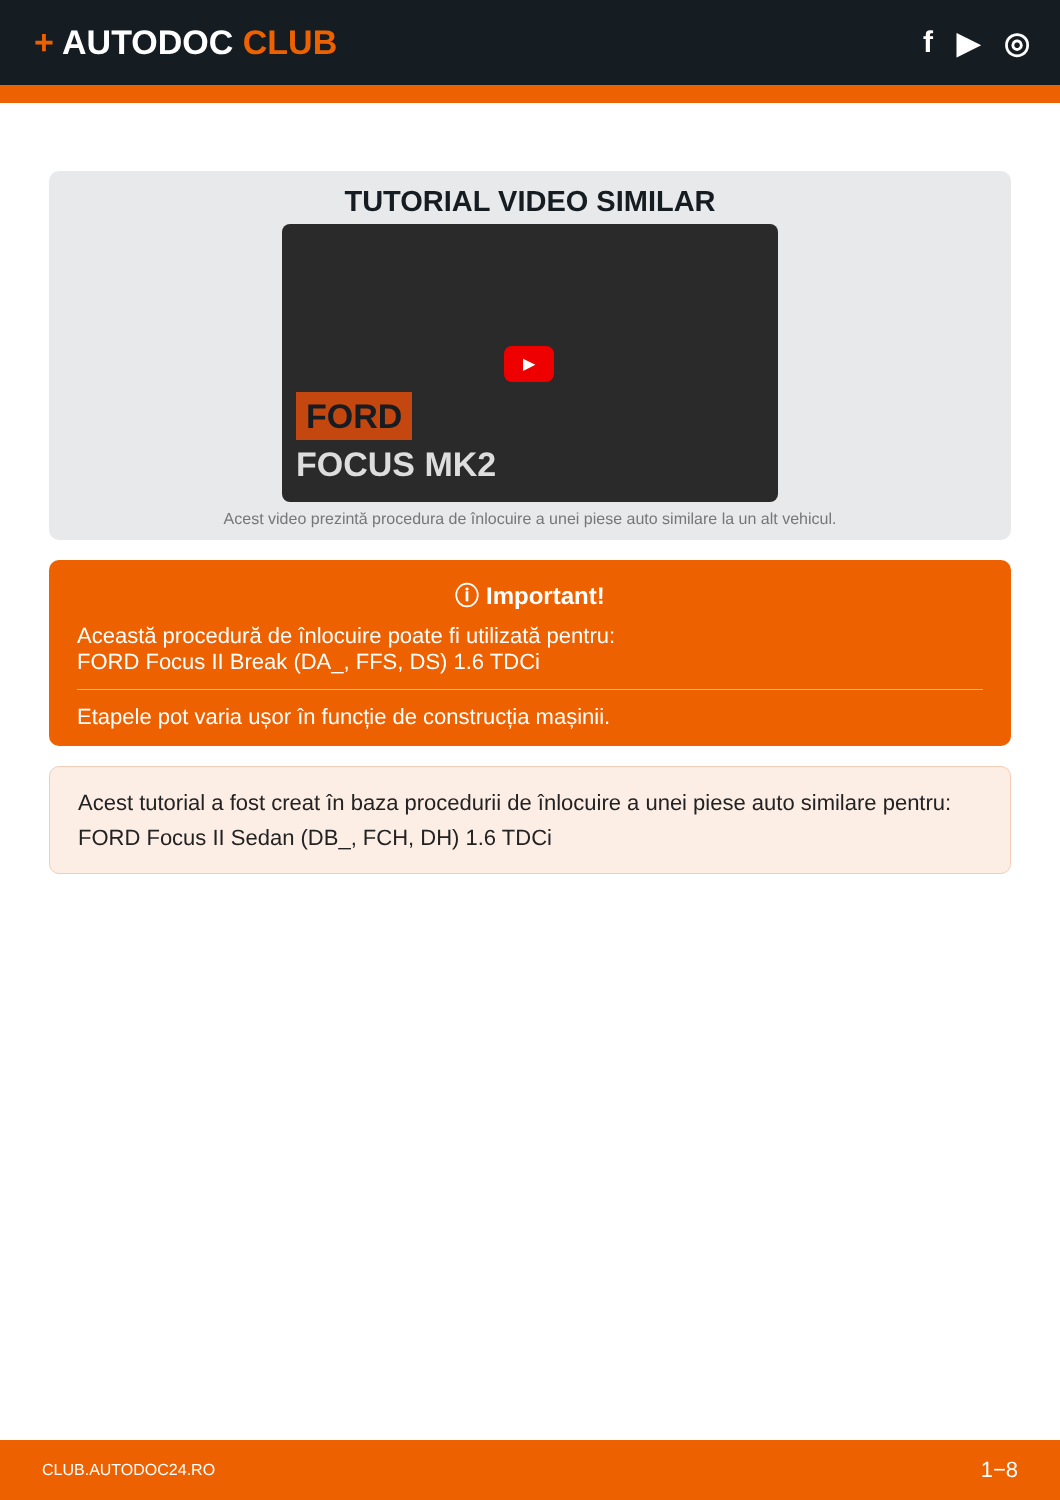+ AUTODOC CLUB f ▶ ◎
TUTORIAL VIDEO SIMILAR
FORD
FOCUS MK2
▶
Acest video prezintă procedura de înlocuire a unei piese auto similare la un alt vehicul.
ⓘ Important!
Această procedură de înlocuire poate fi utilizată pentru:
FORD Focus II Break (DA_, FFS, DS) 1.6 TDCi
Etapele pot varia ușor în funcție de construcția mașinii.
Acest tutorial a fost creat în baza procedurii de înlocuire a unei piese auto similare pentru: FORD Focus II Sedan (DB_, FCH, DH) 1.6 TDCi
CLUB.AUTODOC24.RO 1−8